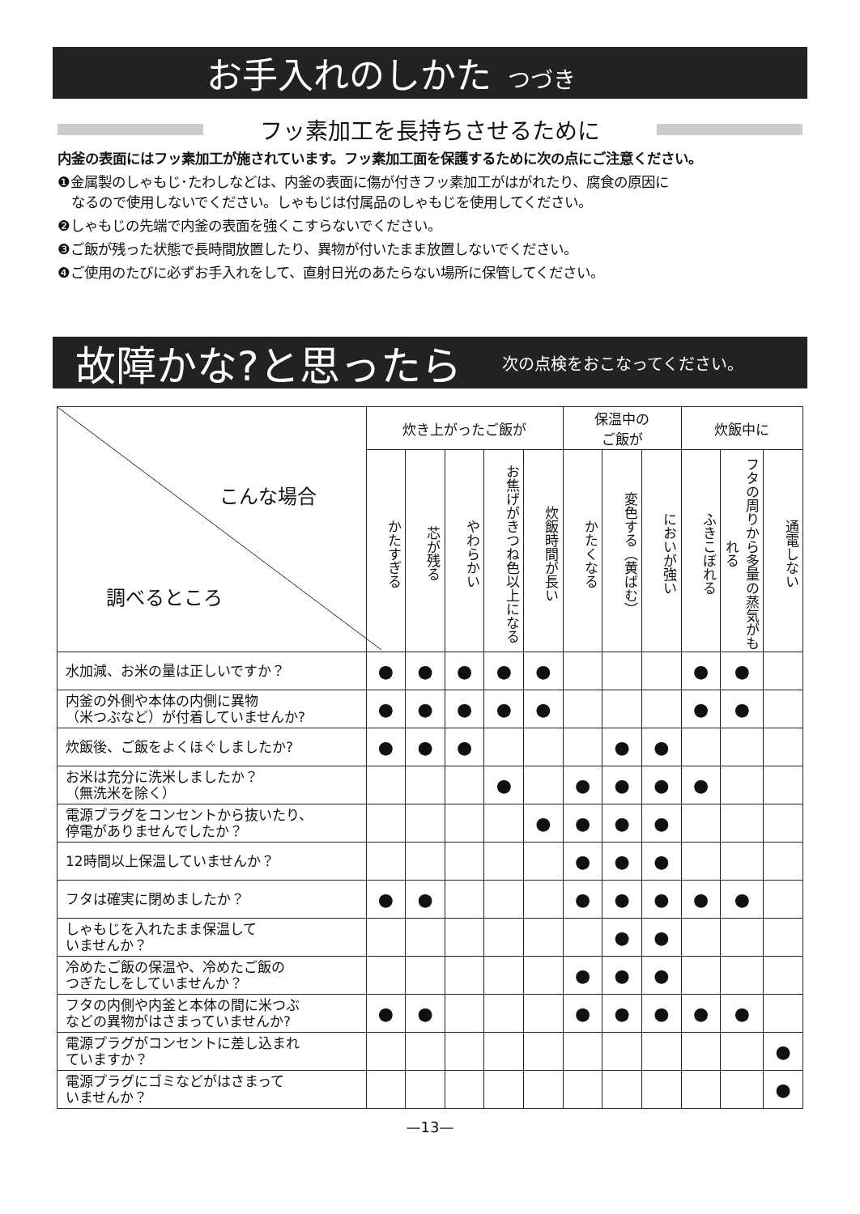お手入れのしかた つづき
フッ素加工を長持ちさせるために
内釜の表面にはフッ素加工が施されています。フッ素加工面を保護するために次の点にご注意ください。
❶金属製のしゃもじ･たわしなどは、内釜の表面に傷が付きフッ素加工がはがれたり、腐食の原因に
なるので使用しないでください。しゃもじは付属品のしゃもじを使用してください。
❷しゃもじの先端で内釜の表面を強くこすらないでください。
❸ご飯が残った状態で長時間放置したり、異物が付いたまま放置しないでください。
❹ご使用のたびに必ずお手入れをして、直射日光のあたらない場所に保管してください。
故障かな?と思ったら
次の点検をおこなってください。
| こんな場合 調べるところ | 炊き上がったご飯が | | | | | 保温中の ご飯が | | | 炊飯中に | | |
| | かたすぎる | 芯が残る | やわらかい | お焦げがきつね色以上になる | 炊飯時間が長い | かたくなる | 変色する（黄ばむ） | においが強い | ふきこぼれる | フタの周りから多量の蒸気がもれる | 通電しない |
| 水加減、お米の量は正しいですか？ | ● | ● | ● | ● | ● | | | | ● | ● | |
| 内釜の外側や本体の内側に異物 （米つぶなど）が付着していませんか? | ● | ● | ● | ● | ● | | | | ● | ● | |
| 炊飯後、ご飯をよくほぐしましたか? | ● | ● | ● | | | | ● | ● | | | |
| お米は充分に洗米しましたか？ （無洗米を除く） | | | | ● | | ● | ● | ● | ● | | |
| 電源プラグをコンセントから抜いたり、 停電がありませんでしたか？ | | | | | ● | ● | ● | ● | | | |
| 12時間以上保温していませんか？ | | | | | | ● | ● | ● | | | |
| フタは確実に閉めましたか？ | ● | ● | | | | ● | ● | ● | ● | ● | |
| しゃもじを入れたまま保温して いませんか？ | | | | | | | ● | ● | | | |
| 冷めたご飯の保温や、冷めたご飯の つぎたしをしていませんか？ | | | | | | ● | ● | ● | | | |
| フタの内側や内釜と本体の間に米つぶ などの異物がはさまっていませんか? | ● | ● | | | | ● | ● | ● | ● | ● | |
| 電源プラグがコンセントに差し込まれ ていますか？ | | | | | | | | | | | ● |
| 電源プラグにゴミなどがはさまって いませんか？ | | | | | | | | | | | ● |
—13—